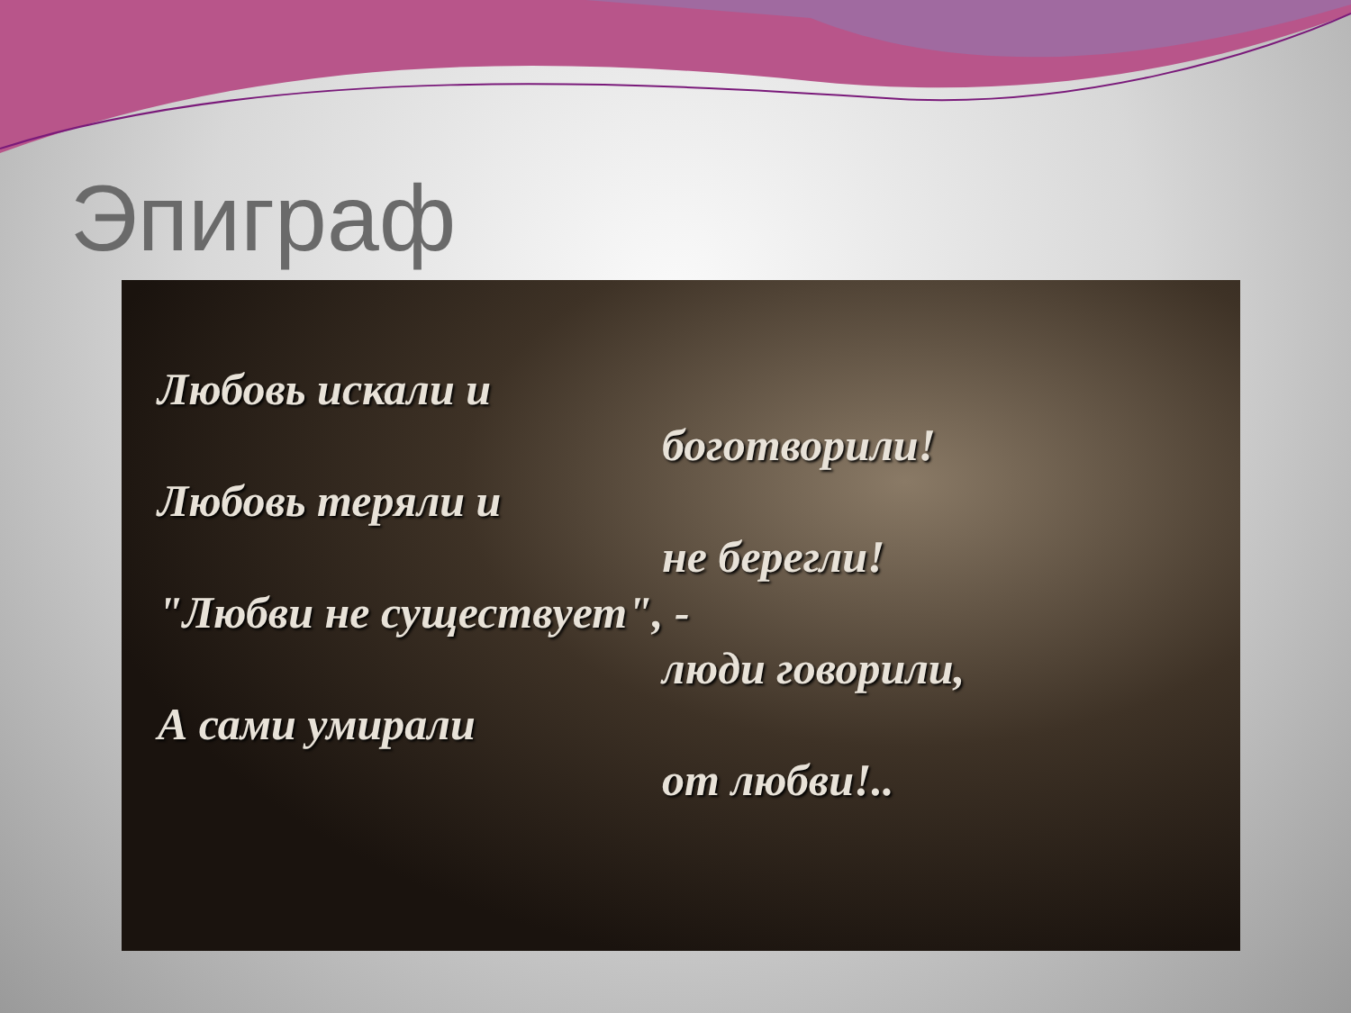Эпиграф
Любовь искали и
боготворили!
Любовь теряли и
не берегли!
"Любви не существует", -
люди говорили,
А сами умирали
от любви!..